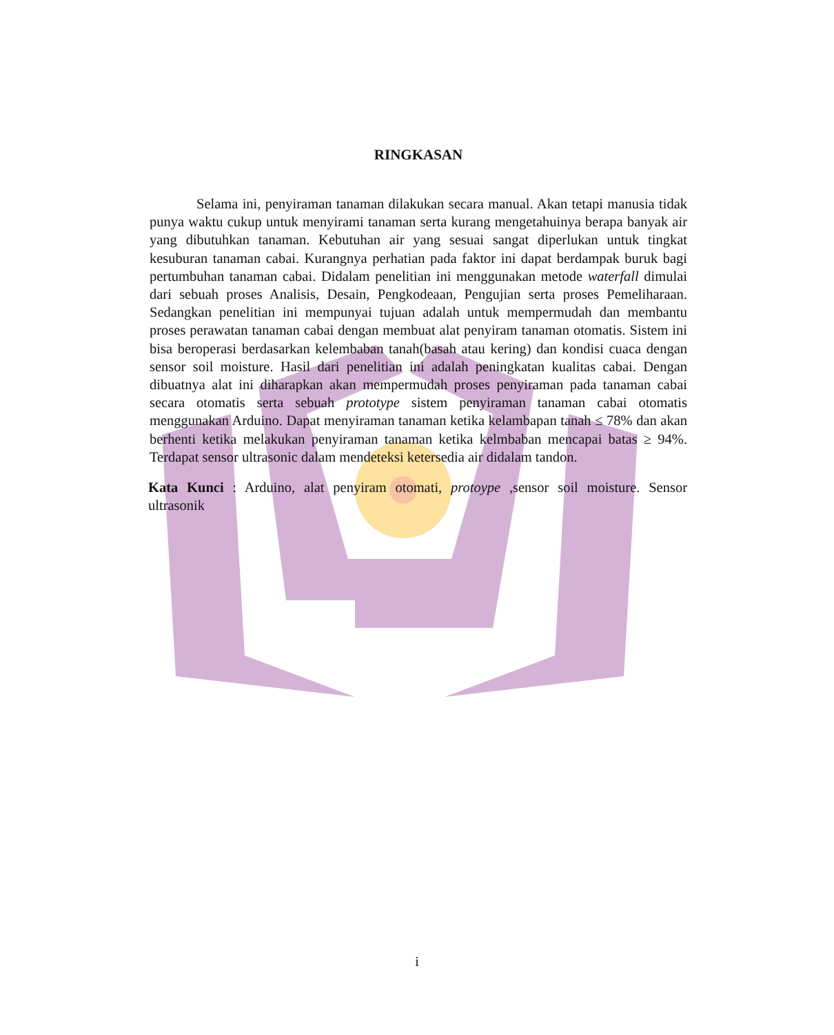RINGKASAN
Selama ini, penyiraman tanaman dilakukan secara manual. Akan tetapi manusia tidak punya waktu cukup untuk menyirami tanaman serta kurang mengetahuinya berapa banyak air yang dibutuhkan tanaman. Kebutuhan air yang sesuai sangat diperlukan untuk tingkat kesuburan tanaman cabai. Kurangnya perhatian pada faktor ini dapat berdampak buruk bagi pertumbuhan tanaman cabai. Didalam penelitian ini menggunakan metode waterfall dimulai dari sebuah proses Analisis, Desain, Pengkodeaan, Pengujian serta proses Pemeliharaan. Sedangkan penelitian ini mempunyai tujuan adalah untuk mempermudah dan membantu proses perawatan tanaman cabai dengan membuat alat penyiram tanaman otomatis. Sistem ini bisa beroperasi berdasarkan kelembaban tanah(basah atau kering) dan kondisi cuaca dengan sensor soil moisture. Hasil dari penelitian ini adalah peningkatan kualitas cabai. Dengan dibuatnya alat ini diharapkan akan mempermudah proses penyiraman pada tanaman cabai secara otomatis serta sebuah prototype sistem penyiraman tanaman cabai otomatis menggunakan Arduino. Dapat menyiraman tanaman ketika kelambapan tanah ≤ 78% dan akan berhenti ketika melakukan penyiraman tanaman ketika kelmbaban mencapai batas ≥ 94%. Terdapat sensor ultrasonic dalam mendeteksi ketersedia air didalam tandon.
Kata Kunci : Arduino, alat penyiram otomati, protoype ,sensor soil moisture. Sensor ultrasonik
i